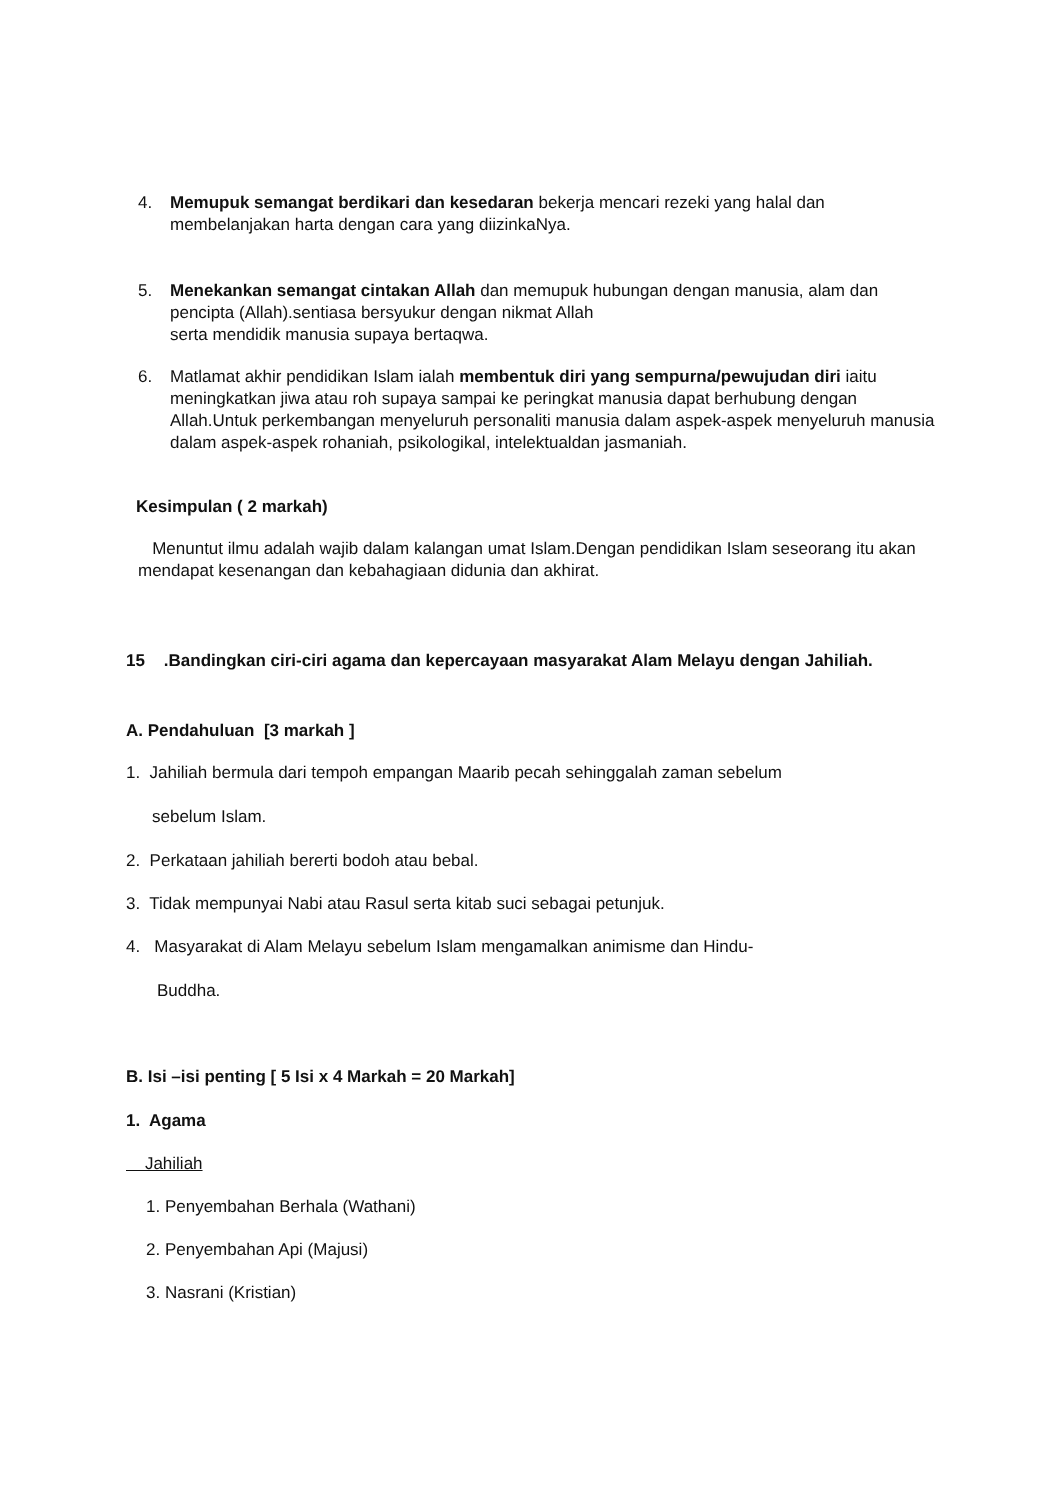4. Memupuk semangat berdikari dan kesedaran bekerja mencari rezeki yang halal dan membelanjakan harta dengan cara yang diizinkaNya.
5. Menekankan semangat cintakan Allah dan memupuk hubungan dengan manusia, alam dan pencipta (Allah).sentiasa bersyukur dengan nikmat Allah
serta mendidik manusia supaya bertaqwa.
6. Matlamat akhir pendidikan Islam ialah membentuk diri yang sempurna/pewujudan diri iaitu meningkatkan jiwa atau roh supaya sampai ke peringkat manusia dapat berhubung dengan Allah.Untuk perkembangan menyeluruh personaliti manusia dalam aspek-aspek menyeluruh manusia dalam aspek-aspek rohaniah, psikologikal, intelektualdan jasmaniah.
Kesimpulan ( 2 markah)
Menuntut ilmu adalah wajib dalam kalangan umat Islam.Dengan pendidikan Islam seseorang itu akan mendapat kesenangan dan kebahagiaan didunia dan akhirat.
15 .Bandingkan ciri-ciri agama dan kepercayaan masyarakat Alam Melayu dengan Jahiliah.
A. Pendahuluan [3 markah ]
1. Jahiliah bermula dari tempoh empangan Maarib pecah sehinggalah zaman sebelum
sebelum Islam.
2. Perkataan jahiliah bererti bodoh atau bebal.
3. Tidak mempunyai Nabi atau Rasul serta kitab suci sebagai petunjuk.
4. Masyarakat di Alam Melayu sebelum Islam mengamalkan animisme dan Hindu-
Buddha.
B. Isi –isi penting [ 5 Isi x 4 Markah = 20 Markah]
1. Agama
Jahiliah
1. Penyembahan Berhala (Wathani)
2. Penyembahan Api (Majusi)
3. Nasrani (Kristian)